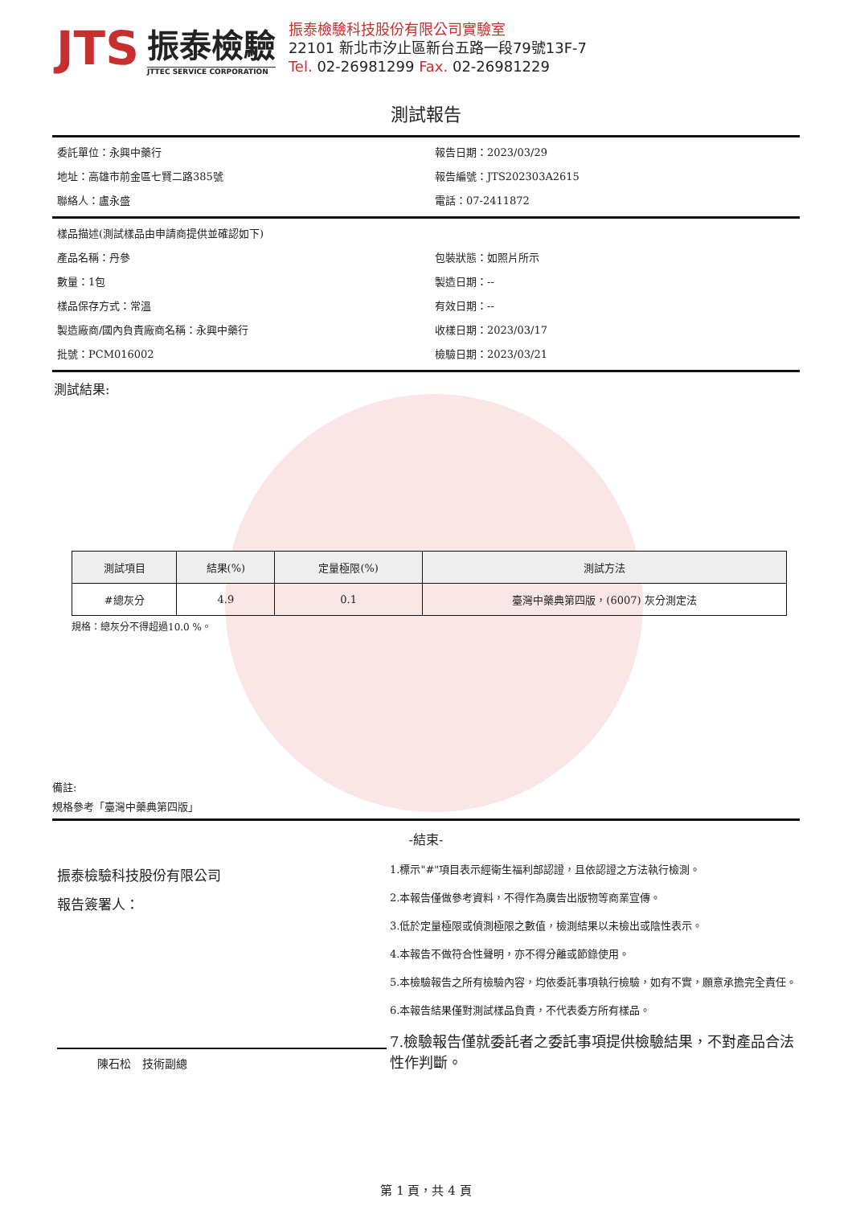JTS
振泰檢驗
JTTEC SERVICE CORPORATION
振泰檢驗科技股份有限公司實驗室
22101 新北市汐止區新台五路一段79號13F-7
Tel. 02-26981299 Fax. 02-26981229
測試報告
委託單位：永興中藥行
報告日期：2023/03/29
地址：高雄市前金區七賢二路385號
報告編號：JTS202303A2615
聯絡人：盧永盛
電話：07-2411872
樣品描述(測試樣品由申請商提供並確認如下)
產品名稱：丹參
包裝狀態：如照片所示
數量：1包
製造日期：--
樣品保存方式：常溫
有效日期：--
製造廠商/國內負責廠商名稱：永興中藥行
收樣日期：2023/03/17
批號：PCM016002
檢驗日期：2023/03/21
測試結果:
| 測試項目 | 結果(%) | 定量極限(%) | 測試方法 |
| --- | --- | --- | --- |
| #總灰分 | 4.9 | 0.1 | 臺灣中藥典第四版，(6007) 灰分測定法 |
規格：總灰分不得超過10.0 %。
備註:
規格參考「臺灣中藥典第四版」
-結束-
振泰檢驗科技股份有限公司
報告簽署人：
陳石松　技術副總
1.標示"#"項目表示經衛生福利部認證，且依認證之方法執行檢測。
2.本報告僅做參考資料，不得作為廣告出版物等商業宣傳。
3.低於定量極限或偵測極限之數值，檢測結果以未檢出或陰性表示。
4.本報告不做符合性聲明，亦不得分離或節錄使用。
5.本檢驗報告之所有檢驗內容，均依委託事項執行檢驗，如有不實，願意承擔完全責任。
6.本報告結果僅對測試樣品負責，不代表委方所有樣品。
7.檢驗報告僅就委託者之委託事項提供檢驗結果，不對產品合法性作判斷。
第 1 頁，共 4 頁